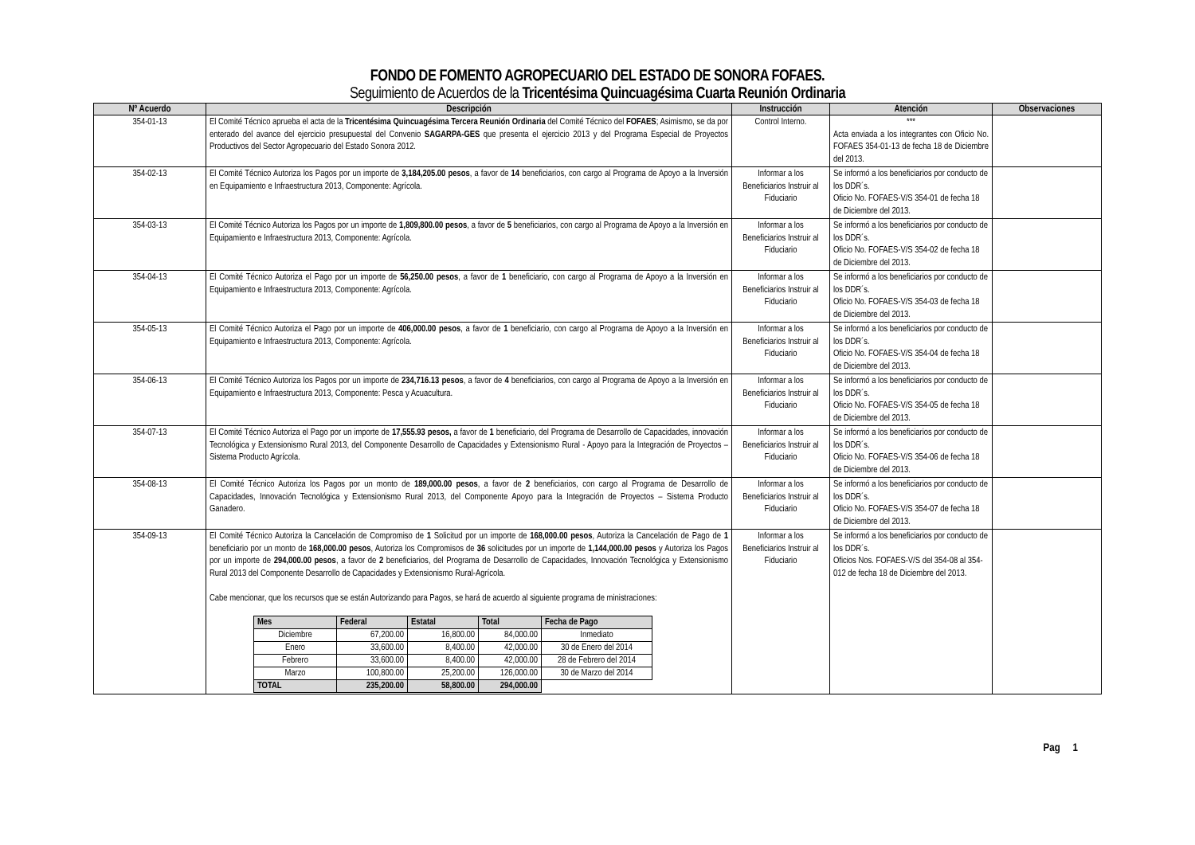FONDO DE FOMENTO AGROPECUARIO DEL ESTADO DE SONORA FOFAES.
Seguimiento de Acuerdos de la Tricentésima Quincuagésima Cuarta Reunión Ordinaria
| Nº Acuerdo | Descripción | Instrucción | Atención | Observaciones |
| --- | --- | --- | --- | --- |
| 354-01-13 | El Comité Técnico aprueba el acta de la Tricentésima Quincuagésima Tercera Reunión Ordinaria del Comité Técnico del FOFAES ; Asimismo, se da por enterado del avance del ejercicio presupuestal del Convenio SAGARPA-GES que presenta el ejercicio 2013 y del Programa Especial de Proyectos Productivos del Sector Agropecuario del Estado Sonora 2012. | Control Interno. | *** Acta enviada a los integrantes con Oficio No. FOFAES 354-01-13 de fecha 18 de Diciembre del 2013. | |
| 354-02-13 | El Comité Técnico Autoriza los Pagos por un importe de 3,184,205.00 pesos , a favor de 14 beneficiarios, con cargo al Programa de Apoyo a la Inversión en Equipamiento e Infraestructura 2013, Componente: Agrícola. | Informar a los Beneficiarios Instruir al Fiduciario | Se informó a los beneficiarios por conducto de los DDR´s. Oficio No. FOFAES-V/S 354-01 de fecha 18 de Diciembre del 2013. | |
| 354-03-13 | El Comité Técnico Autoriza los Pagos por un importe de 1,809,800.00 pesos , a favor de 5 beneficiarios, con cargo al Programa de Apoyo a la Inversión en Equipamiento e Infraestructura 2013, Componente: Agrícola. | Informar a los Beneficiarios Instruir al Fiduciario | Se informó a los beneficiarios por conducto de los DDR´s. Oficio No. FOFAES-V/S 354-02 de fecha 18 de Diciembre del 2013. | |
| 354-04-13 | El Comité Técnico Autoriza el Pago por un importe de 56,250.00 pesos , a favor de 1 beneficiario, con cargo al Programa de Apoyo a la Inversión en Equipamiento e Infraestructura 2013, Componente: Agrícola. | Informar a los Beneficiarios Instruir al Fiduciario | Se informó a los beneficiarios por conducto de los DDR´s. Oficio No. FOFAES-V/S 354-03 de fecha 18 de Diciembre del 2013. | |
| 354-05-13 | El Comité Técnico Autoriza el Pago por un importe de 406,000.00 pesos , a favor de 1 beneficiario, con cargo al Programa de Apoyo a la Inversión en Equipamiento e Infraestructura 2013, Componente: Agrícola. | Informar a los Beneficiarios Instruir al Fiduciario | Se informó a los beneficiarios por conducto de los DDR´s. Oficio No. FOFAES-V/S 354-04 de fecha 18 de Diciembre del 2013. | |
| 354-06-13 | El Comité Técnico Autoriza los Pagos por un importe de 234,716.13 pesos , a favor de 4 beneficiarios, con cargo al Programa de Apoyo a la Inversión en Equipamiento e Infraestructura 2013, Componente: Pesca y Acuacultura. | Informar a los Beneficiarios Instruir al Fiduciario | Se informó a los beneficiarios por conducto de los DDR´s. Oficio No. FOFAES-V/S 354-05 de fecha 18 de Diciembre del 2013. | |
| 354-07-13 | El Comité Técnico Autoriza el Pago por un importe de 17,555.93 pesos, a favor de 1 beneficiario, del Programa de Desarrollo de Capacidades, innovación Tecnológica y Extensionismo Rural 2013, del Componente Desarrollo de Capacidades y Extensionismo Rural - Apoyo para la Integración de Proyectos – Sistema Producto Agrícola. | Informar a los Beneficiarios Instruir al Fiduciario | Se informó a los beneficiarios por conducto de los DDR´s. Oficio No. FOFAES-V/S 354-06 de fecha 18 de Diciembre del 2013. | |
| 354-08-13 | El Comité Técnico Autoriza los Pagos por un monto de 189,000.00 pesos , a favor de 2 beneficiarios, con cargo al Programa de Desarrollo de Capacidades, Innovación Tecnológica y Extensionismo Rural 2013, del Componente Apoyo para la Integración de Proyectos – Sistema Producto Ganadero. | Informar a los Beneficiarios Instruir al Fiduciario | Se informó a los beneficiarios por conducto de los DDR´s. Oficio No. FOFAES-V/S 354-07 de fecha 18 de Diciembre del 2013. | |
| 354-09-13 | El Comité Técnico Autoriza la Cancelación de Compromiso de 1 Solicitud por un importe de 168,000.00 pesos , Autoriza la Cancelación de Pago de 1 beneficiario por un monto de 168,000.00 pesos , Autoriza los Compromisos de 36 solicitudes por un importe de 1,144,000.00 pesos y Autoriza los Pagos por un importe de 294,000.00 pesos , a favor de 2 beneficiarios, del Programa de Desarrollo de Capacidades, Innovación Tecnológica y Extensionismo Rural 2013 del Componente Desarrollo de Capacidades y Extensionismo Rural-Agrícola. Cabe mencionar, que los recursos que se están Autorizando para Pagos, se hará de acuerdo al siguiente programa de ministraciones: / Mes / Federal / Estatal / Total / Fecha de Pago / / --- / --- / --- / --- / --- / / Diciembre / 67,200.00 / 16,800.00 / 84,000.00 / Inmediato / / Enero / 33,600.00 / 8,400.00 / 42,000.00 / 30 de Enero del 2014 / / Febrero / 33,600.00 / 8,400.00 / 42,000.00 / 28 de Febrero del 2014 / / Marzo / 100,800.00 / 25,200.00 / 126,000.00 / 30 de Marzo del 2014 / / TOTAL / 235,200.00 / 58,800.00 / 294,000.00 / / | Informar a los Beneficiarios Instruir al Fiduciario | Se informó a los beneficiarios por conducto de los DDR´s. Oficios Nos. FOFAES-V/S del 354-08 al 354-012 de fecha 18 de Diciembre del 2013. | |
Pag 1